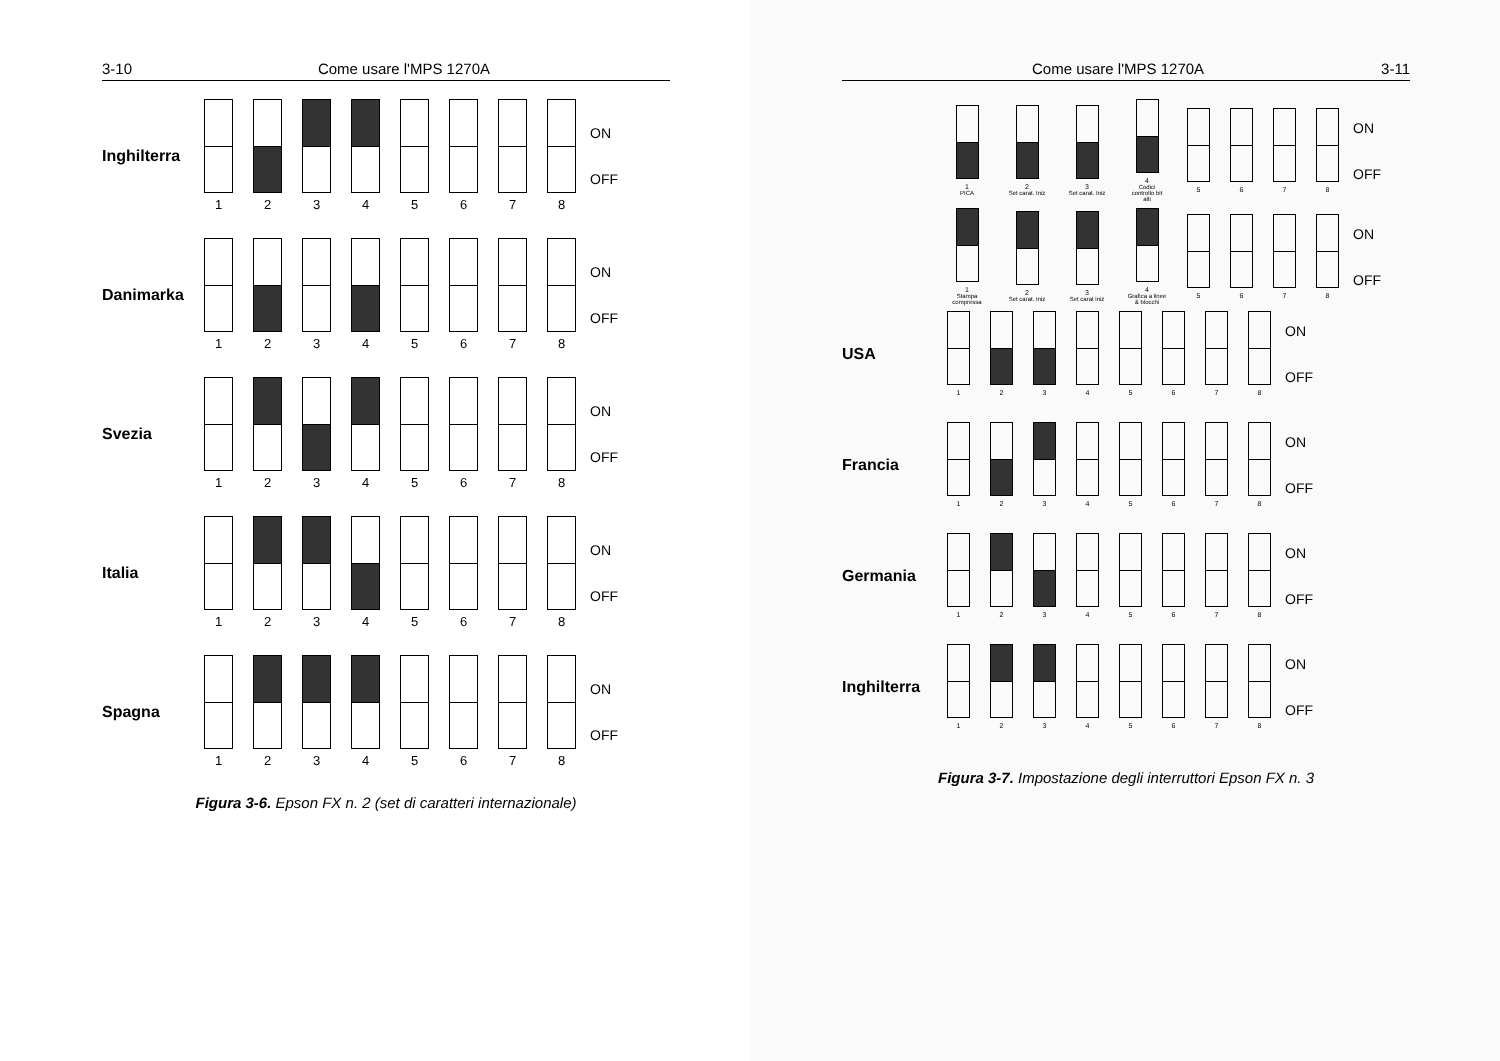3-10 Come usare l'MPS 1270A
Inghilterra
1 2 3 4 5 6 7 8
ON
OFF
Danimarka
1 2 3 4 5 6 7 8
ON
OFF
Svezia
1 2 3 4 5 6 7 8
ON
OFF
Italia
1 2 3 4 5 6 7 8
ON
OFF
Spagna
1 2 3 4 5 6 7 8
ON
OFF
Figura 3-6. Epson FX n. 2 (set di caratteri internazionale)
Come usare l'MPS 1270A 3-11
1
PICA
2
Set carat. Iniz
3
Set carat. Iniz
4
Codici controllo bit alti
5 6 7 8
ON
OFF
1
Stampa compressa
2
Set carat. Iniz
3
Set carat iniz
4
Grafica a linee & blocchi
5 6 7 8
ON
OFF
USA
1 2 3 4 5 6 7 8
ON
OFF
Francia
1 2 3 4 5 6 7 8
ON
OFF
Germania
1 2 3 4 5 6 7 8
ON
OFF
Inghilterra
1 2 3 4 5 6 7 8
ON
OFF
Figura 3-7. Impostazione degli interruttori Epson FX n. 3